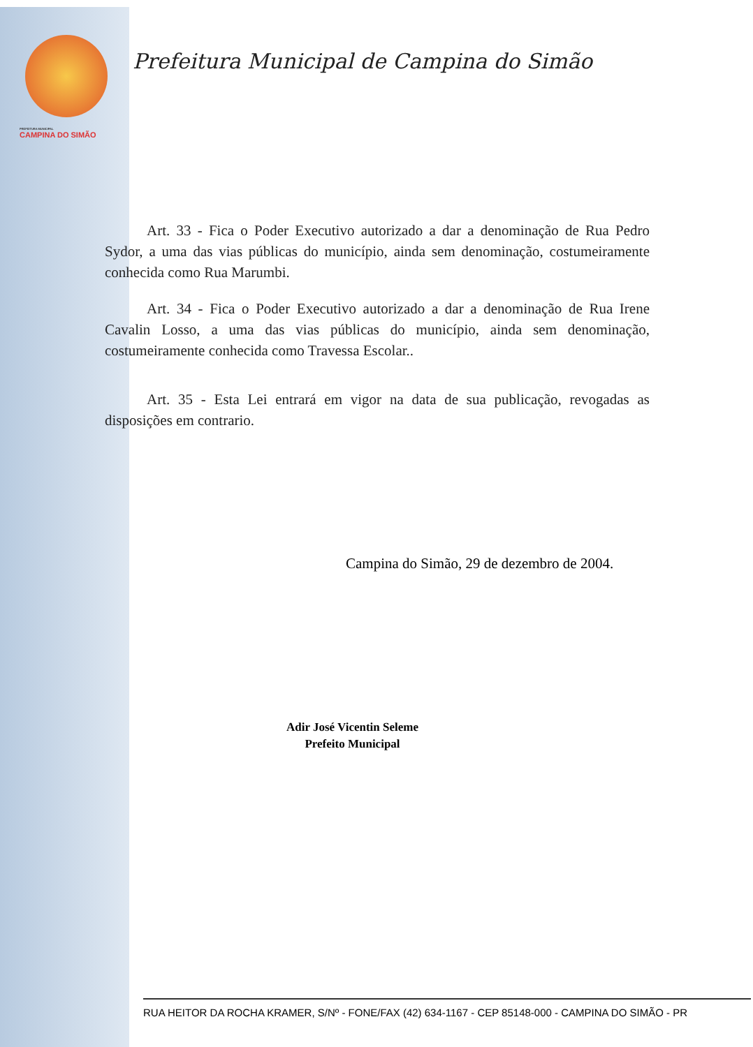PREFEITURA MUNICIPAL
CAMPINA DO SIMÃO
Prefeitura Municipal de Campina do Simão
Art. 33 - Fica o Poder Executivo autorizado a dar a denominação de Rua Pedro Sydor, a uma das vias públicas do município, ainda sem denominação, costumeiramente conhecida como Rua Marumbi.
Art. 34 - Fica o Poder Executivo autorizado a dar a denominação de Rua Irene Cavalin Losso, a uma das vias públicas do município, ainda sem denominação, costumeiramente conhecida como Travessa Escolar..
Art. 35 - Esta Lei entrará em vigor na data de sua publicação, revogadas as disposições em contrario.
Campina do Simão, 29 de dezembro de 2004.
Adir José Vicentin Seleme
Prefeito Municipal
RUA HEITOR DA ROCHA KRAMER, S/Nº - FONE/FAX (42) 634-1167 - CEP 85148-000 - CAMPINA DO SIMÃO - PR